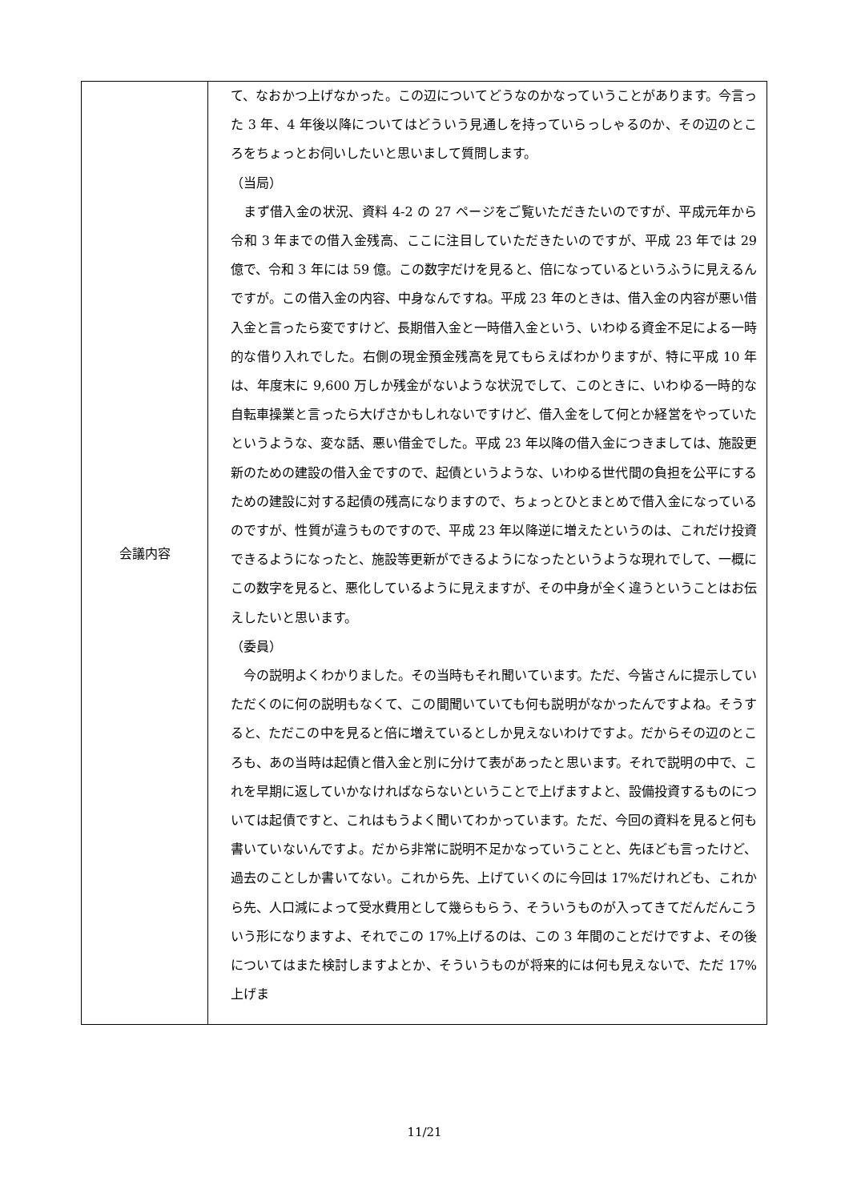| 会議内容 | て、なおかつ上げなかった。この辺についてどうなのかなっていうことがあります。今言った 3 年、4 年後以降についてはどういう見通しを持っていらっしゃるのか、その辺のところをちょっとお伺いしたいと思いまして質問します。 （当局） まず借入金の状況、資料 4-2 の 27 ページをご覧いただきたいのですが、平成元年から令和 3 年までの借入金残高、ここに注目していただきたいのですが、平成 23 年では 29 億で、令和 3 年には 59 億。この数字だけを見ると、倍になっているというふうに見えるんですが。この借入金の内容、中身なんですね。平成 23 年のときは、借入金の内容が悪い借入金と言ったら変ですけど、長期借入金と一時借入金という、いわゆる資金不足による一時的な借り入れでした。右側の現金預金残高を見てもらえばわかりますが、特に平成 10 年は、年度末に 9,600 万しか残金がないような状況でして、このときに、いわゆる一時的な自転車操業と言ったら大げさかもしれないですけど、借入金をして何とか経営をやっていたというような、変な話、悪い借金でした。平成 23 年以降の借入金につきましては、施設更新のための建設の借入金ですので、起債というような、いわゆる世代間の負担を公平にするための建設に対する起債の残高になりますので、ちょっとひとまとめで借入金になっているのですが、性質が違うものですので、平成 23 年以降逆に増えたというのは、これだけ投資できるようになったと、施設等更新ができるようになったというような現れでして、一概にこの数字を見ると、悪化しているように見えますが、その中身が全く違うということはお伝えしたいと思います。 （委員） 今の説明よくわかりました。その当時もそれ聞いています。ただ、今皆さんに提示していただくのに何の説明もなくて、この間聞いていても何も説明がなかったんですよね。そうすると、ただこの中を見ると倍に増えているとしか見えないわけですよ。だからその辺のところも、あの当時は起債と借入金と別に分けて表があったと思います。それで説明の中で、これを早期に返していかなければならないということで上げますよと、設備投資するものについては起債ですと、これはもうよく聞いてわかっています。ただ、今回の資料を見ると何も書いていないんですよ。だから非常に説明不足かなっていうことと、先ほども言ったけど、過去のことしか書いてない。これから先、上げていくのに今回は 17%だけれども、これから先、人口減によって受水費用として幾らもらう、そういうものが入ってきてだんだんこういう形になりますよ、それでこの 17%上げるのは、この 3 年間のことだけですよ、その後についてはまた検討しますよとか、そういうものが将来的には何も見えないで、ただ 17%上げま |
11/21